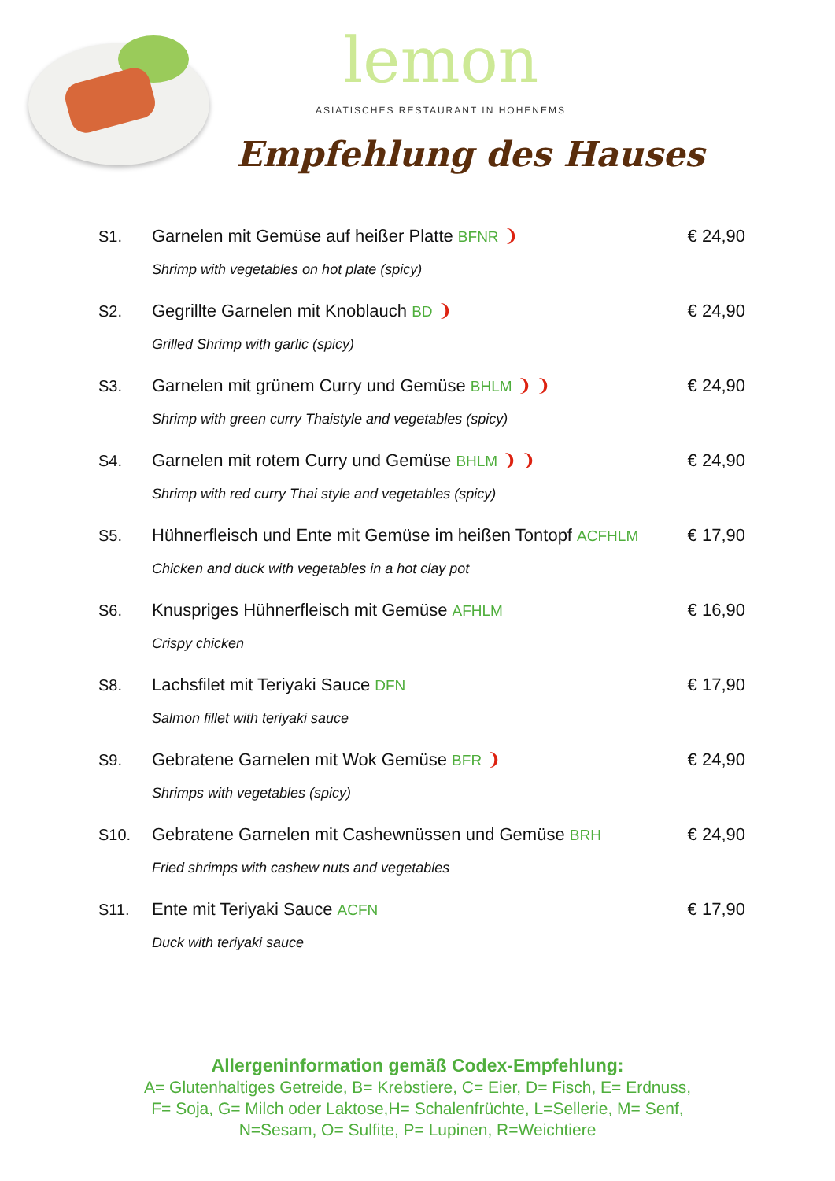lemon
ASIATISCHES RESTAURANT IN HOHENEMS
Empfehlung des Hauses
S1. Garnelen mit Gemüse auf heißer Platte BFNR ❩ € 24,90
Shrimp with vegetables on hot plate (spicy)
S2. Gegrillte Garnelen mit Knoblauch BD ❩ € 24,90
Grilled Shrimp with garlic (spicy)
S3. Garnelen mit grünem Curry und Gemüse BHLM ❩ ❩ € 24,90
Shrimp with green curry Thaistyle and vegetables (spicy)
S4. Garnelen mit rotem Curry und Gemüse BHLM ❩ ❩ € 24,90
Shrimp with red curry Thai style and vegetables (spicy)
S5. Hühnerfleisch und Ente mit Gemüse im heißen Tontopf ACFHLM € 17,90
Chicken and duck with vegetables in a hot clay pot
S6. Knuspriges Hühnerfleisch mit Gemüse AFHLM € 16,90
Crispy chicken
S8. Lachsfilet mit Teriyaki Sauce DFN € 17,90
Salmon fillet with teriyaki sauce
S9. Gebratene Garnelen mit Wok Gemüse BFR ❩ € 24,90
Shrimps with vegetables (spicy)
S10. Gebratene Garnelen mit Cashewnüssen und Gemüse BRH € 24,90
Fried shrimps with cashew nuts and vegetables
S11. Ente mit Teriyaki Sauce ACFN € 17,90
Duck with teriyaki sauce
Allergeninformation gemäß Codex-Empfehlung:
A= Glutenhaltiges Getreide, B= Krebstiere, C= Eier, D= Fisch, E= Erdnuss,
F= Soja, G= Milch oder Laktose,H= Schalenfrüchte, L=Sellerie, M= Senf,
N=Sesam, O= Sulfite, P= Lupinen, R=Weichtiere